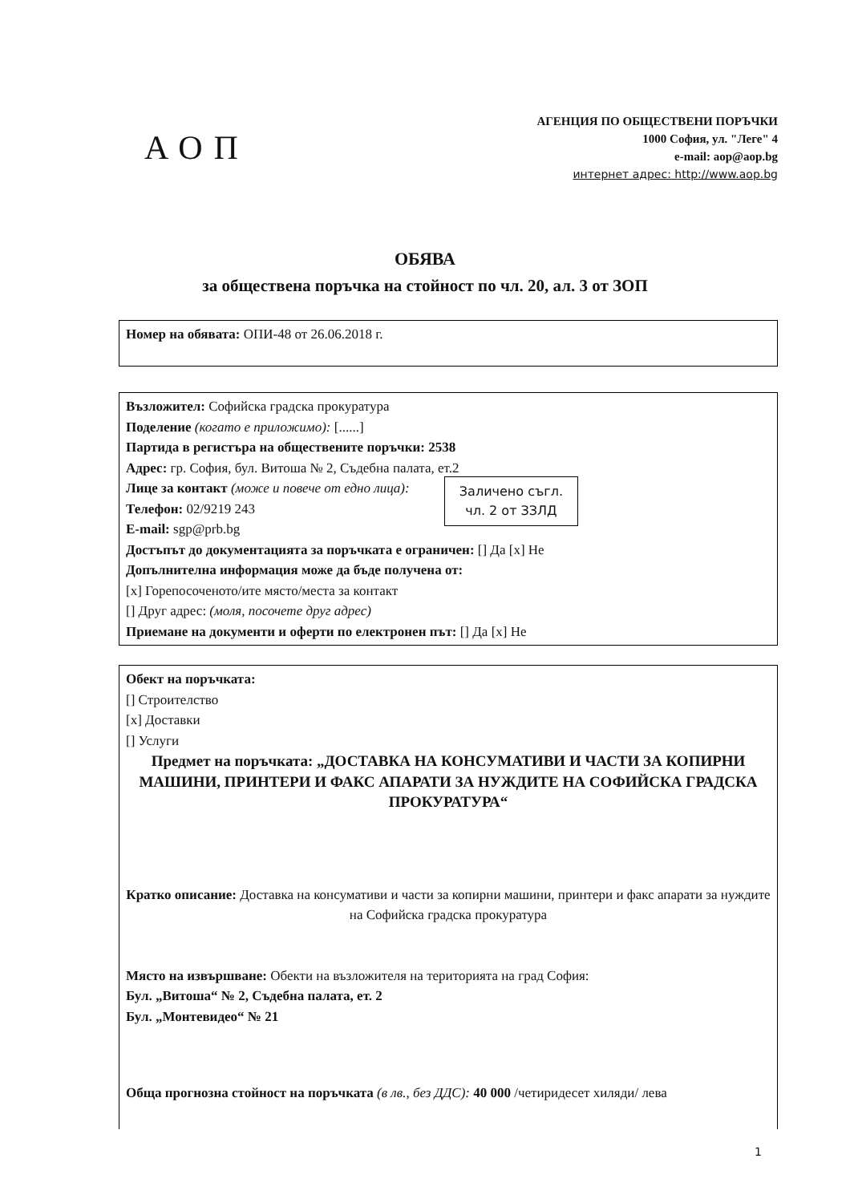АОП
АГЕНЦИЯ ПО ОБЩЕСТВЕНИ ПОРЪЧКИ
1000 София, ул. "Леге" 4
e-mail: aop@aop.bg
интернет адрес: http://www.aop.bg
ОБЯВА
за обществена поръчка на стойност по чл. 20, ал. 3 от ЗОП
Номер на обявата: ОПИ-48 от 26.06.2018 г.
Възложител: Софийска градска прокуратура
Поделение (когато е приложимо): [......]
Партида в регистъра на обществените поръчки: 2538
Адрес: гр. София, бул. Витоша № 2, Съдебна палата, ет.2
Заличено съгл.
чл. 2 от ЗЗЛД
Лице за контакт (може и повече от едно лица):
Телефон: 02/9219 243
E-mail: sgp@prb.bg
Достъпът до документацията за поръчката е ограничен: [] Да [x] Не
Допълнителна информация може да бъде получена от:
[x] Горепосоченото/ите място/места за контакт
[] Друг адрес: (моля, посочете друг адрес)
Приемане на документи и оферти по електронен път: [] Да [x] Не
Обект на поръчката:
[] Строителство
[x] Доставки
[] Услуги
Предмет на поръчката: „ДОСТАВКА НА КОНСУМАТИВИ И ЧАСТИ ЗА КОПИРНИ МАШИНИ, ПРИНТЕРИ И ФАКС АПАРАТИ ЗА НУЖДИТЕ НА СОФИЙСКА ГРАДСКА ПРОКУРАТУРА“
Кратко описание: Доставка на консумативи и части за копирни машини, принтери и факс апарати за нуждите на Софийска градска прокуратура
Място на извършване: Обекти на възложителя на територията на град София:
Бул. „Витоша“ № 2, Съдебна палата, ет. 2
Бул. „Монтевидео“ № 21
Обща прогнозна стойност на поръчката (в лв., без ДДС): 40 000 /четиридесет хиляди/ лева
1